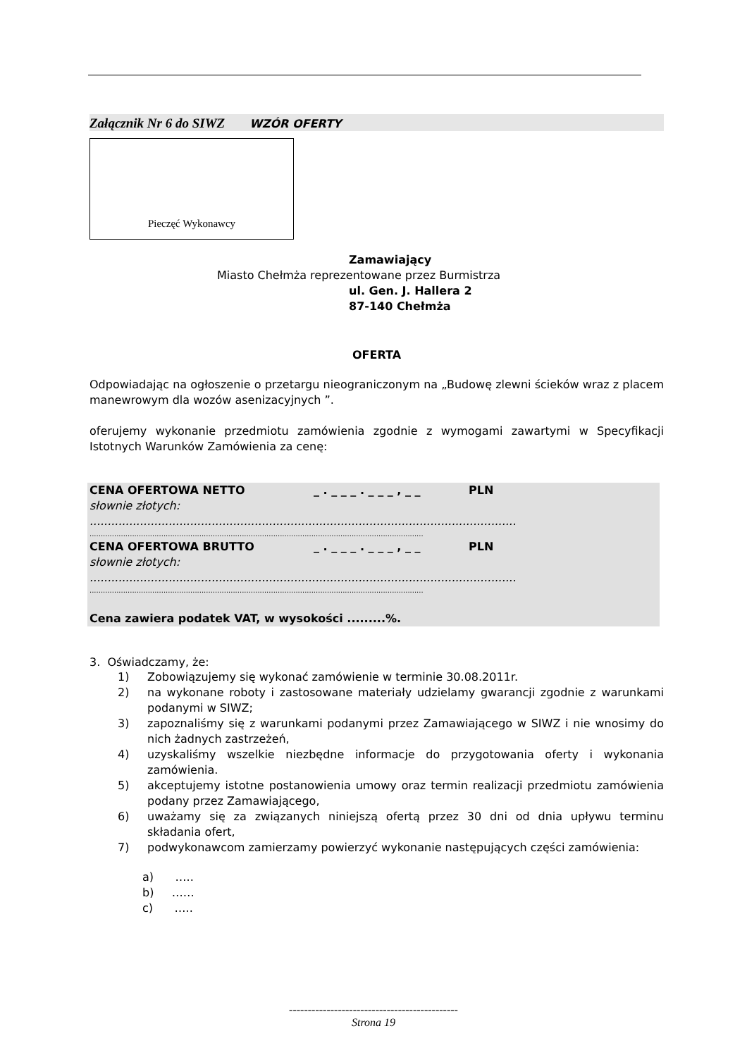Załącznik Nr 6 do SIWZ WZÓR OFERTY
Pieczęć Wykonawcy
Zamawiający
Miasto Chełmża reprezentowane przez Burmistrza
ul. Gen. J. Hallera 2
87-140 Chełmża
OFERTA
Odpowiadając na ogłoszenie o przetargu nieograniczonym na „Budowę zlewni ścieków wraz z placem manewrowym dla wozów asenizacyjnych ”.
oferujemy wykonanie przedmiotu zamówienia zgodnie z wymogami zawartymi w Specyfikacji Istotnych Warunków Zamówienia za cenę:
CENA OFERTOWA NETTO _ . _ _ _ . _ _ _ , _ _ PLN
słownie złotych:
.......................................................................................................................
.....................................................................................................................................................
CENA OFERTOWA BRUTTO _ . _ _ _ . _ _ _ , _ _ PLN
słownie złotych:
.......................................................................................................................
.....................................................................................................................................................
Cena zawiera podatek VAT, w wysokości .........%.
3. Oświadczamy, że:
1)
Zobowiązujemy się wykonać zamówienie w terminie 30.08.2011r.
2)
na wykonane roboty i zastosowane materiały udzielamy gwarancji zgodnie z warunkami podanymi w SIWZ;
3)
zapoznaliśmy się z warunkami podanymi przez Zamawiającego w SIWZ i nie wnosimy do nich żadnych zastrzeżeń,
4)
uzyskaliśmy wszelkie niezbędne informacje do przygotowania oferty i wykonania zamówienia.
5)
akceptujemy istotne postanowienia umowy oraz termin realizacji przedmiotu zamówienia podany przez Zamawiającego,
6)
uważamy się za związanych niniejszą ofertą przez 30 dni od dnia upływu terminu składania ofert,
7)
podwykonawcom zamierzamy powierzyć wykonanie następujących części zamówienia:
a) …..
b) ……
c) …..
---------------------------------------------
Strona 19